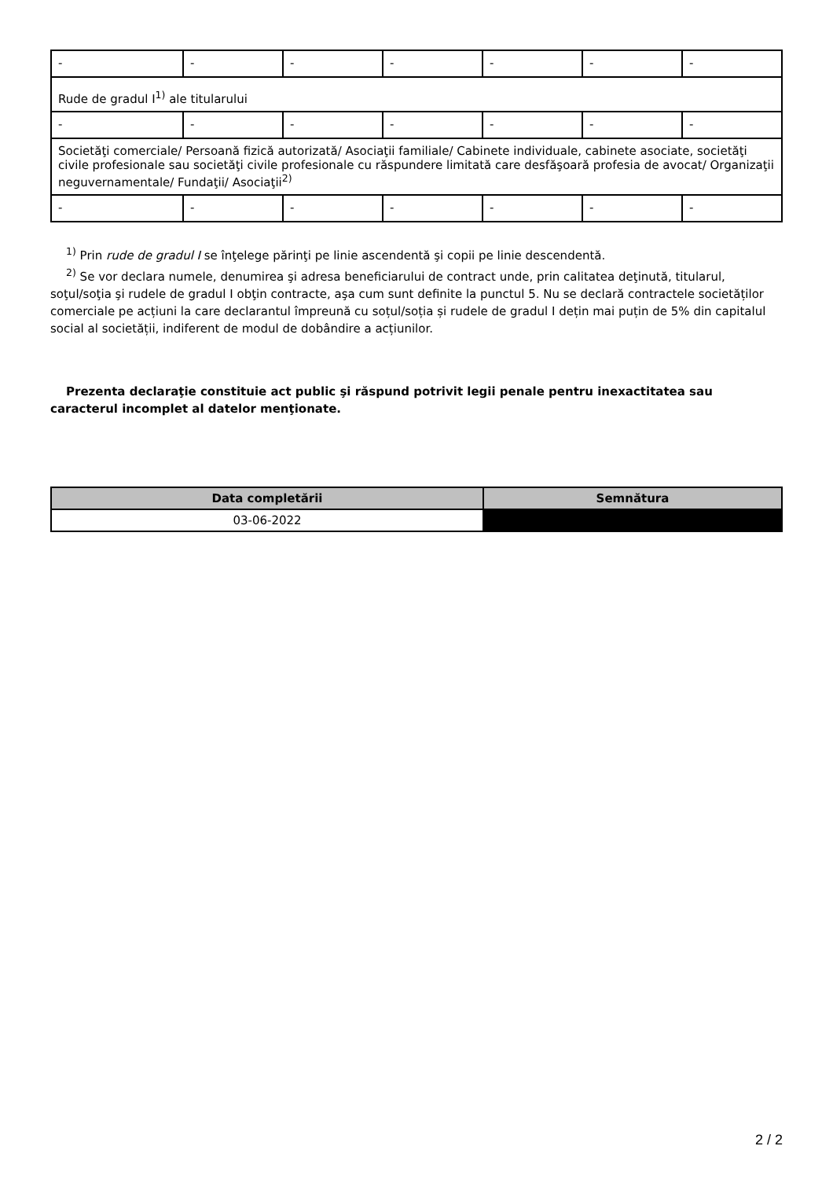| - | - | - | - | - | - | - |
| Rude de gradul I<sup>1)</sup> ale titularului | | | | | | |
| - | - | - | - | - | - | - |
| Societăţi comerciale/ Persoană fizică autorizată/ Asociaţii familiale/ Cabinete individuale, cabinete asociate, societăţi civile profesionale sau societăţi civile profesionale cu răspundere limitată care desfăşoară profesia de avocat/ Organizaţii neguvernamentale/ Fundaţii/ Asociaţii<sup>2)</sup> | | | | | | |
| - | - | - | - | - | - | - |
<sup>1)</sup> Prin rude de gradul I se înţelege părinţi pe linie ascendentă şi copii pe linie descendentă.
<sup>2)</sup> Se vor declara numele, denumirea şi adresa beneficiarului de contract unde, prin calitatea deţinută, titularul, soţul/soţia şi rudele de gradul I obţin contracte, aşa cum sunt definite la punctul 5. Nu se declară contractele societăților comerciale pe acțiuni la care declarantul împreună cu soțul/soția și rudele de gradul I dețin mai puțin de 5% din capitalul social al societății, indiferent de modul de dobândire a acțiunilor.
Prezenta declaraţie constituie act public şi răspund potrivit legii penale pentru inexactitatea sau caracterul incomplet al datelor menţionate.
| Data completării | Semnătura |
| --- | --- |
| 03-06-2022 | |
2 / 2